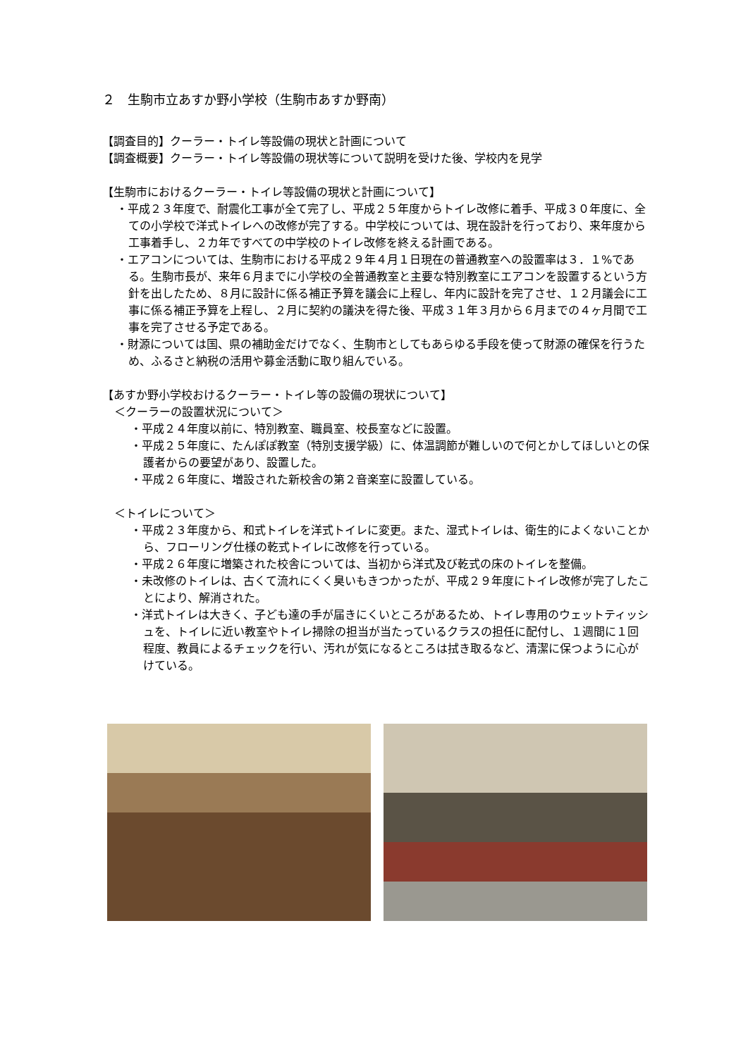２　生駒市立あすか野小学校（生駒市あすか野南）
【調査目的】クーラー・トイレ等設備の現状と計画について
【調査概要】クーラー・トイレ等設備の現状等について説明を受けた後、学校内を見学
【生駒市におけるクーラー・トイレ等設備の現状と計画について】
・平成２３年度で、耐震化工事が全て完了し、平成２５年度からトイレ改修に着手、平成３０年度に、全ての小学校で洋式トイレへの改修が完了する。中学校については、現在設計を行っており、来年度から工事着手し、２カ年ですべての中学校のトイレ改修を終える計画である。
・エアコンについては、生駒市における平成２９年４月１日現在の普通教室への設置率は３．１%である。生駒市長が、来年６月までに小学校の全普通教室と主要な特別教室にエアコンを設置するという方針を出したため、８月に設計に係る補正予算を議会に上程し、年内に設計を完了させ、１２月議会に工事に係る補正予算を上程し、２月に契約の議決を得た後、平成３１年３月から６月までの４ヶ月間で工事を完了させる予定である。
・財源については国、県の補助金だけでなく、生駒市としてもあらゆる手段を使って財源の確保を行うため、ふるさと納税の活用や募金活動に取り組んでいる。
【あすか野小学校おけるクーラー・トイレ等の設備の現状について】
＜クーラーの設置状況について＞
・平成２４年度以前に、特別教室、職員室、校長室などに設置。
・平成２５年度に、たんぽぽ教室（特別支援学級）に、体温調節が難しいので何とかしてほしいとの保護者からの要望があり、設置した。
・平成２６年度に、増設された新校舎の第２音楽室に設置している。
＜トイレについて＞
・平成２３年度から、和式トイレを洋式トイレに変更。また、湿式トイレは、衛生的によくないことから、フローリング仕様の乾式トイレに改修を行っている。
・平成２６年度に増築された校舎については、当初から洋式及び乾式の床のトイレを整備。
・未改修のトイレは、古くて流れにくく臭いもきつかったが、平成２９年度にトイレ改修が完了したことにより、解消された。
・洋式トイレは大きく、子ども達の手が届きにくいところがあるため、トイレ専用のウェットティッシュを、トイレに近い教室やトイレ掃除の担当が当たっているクラスの担任に配付し、１週間に１回程度、教員によるチェックを行い、汚れが気になるところは拭き取るなど、清潔に保つように心がけている。